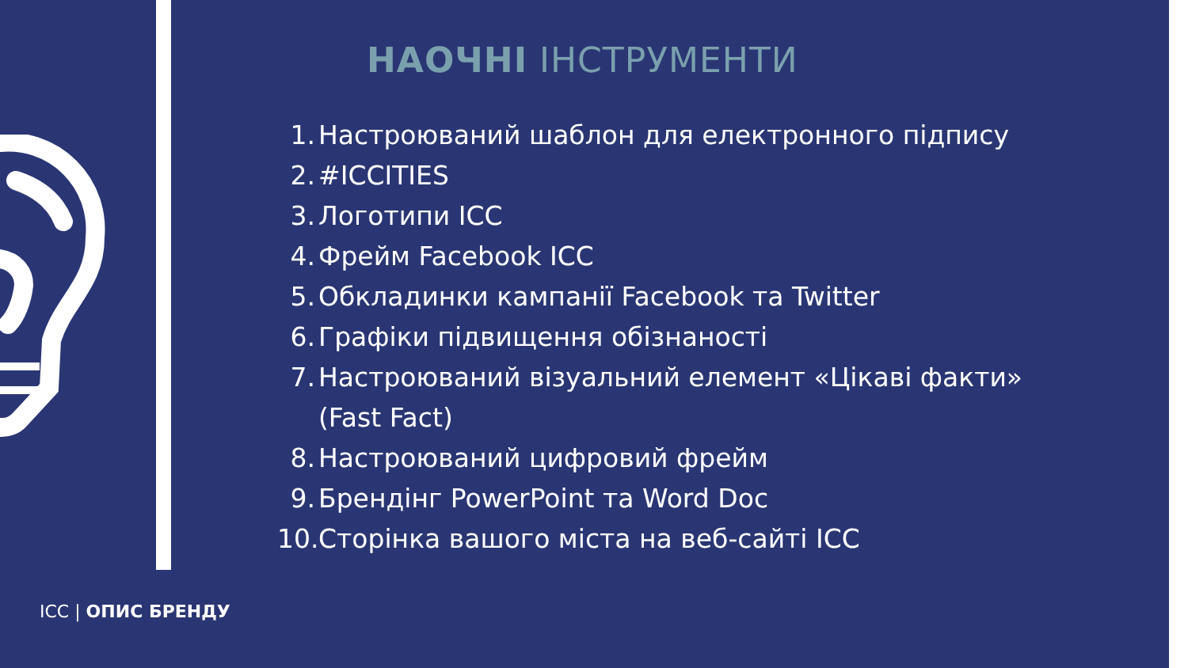НАОЧНІ ІНСТРУМЕНТИ
1. Настроюваний шаблон для електронного підпису
2. #ICCITIES
3. Логотипи ICC
4. Фрейм Facebook ICC
5. Обкладинки кампанії Facebook та Twitter
6. Графіки підвищення обізнаності
7. Настроюваний візуальний елемент «Цікаві факти» (Fast Fact)
8. Настроюваний цифровий фрейм
9. Брендінг PowerPoint та Word Doc
10. Сторінка вашого міста на веб-сайті ICC
ICC | ОПИС БРЕНДУ